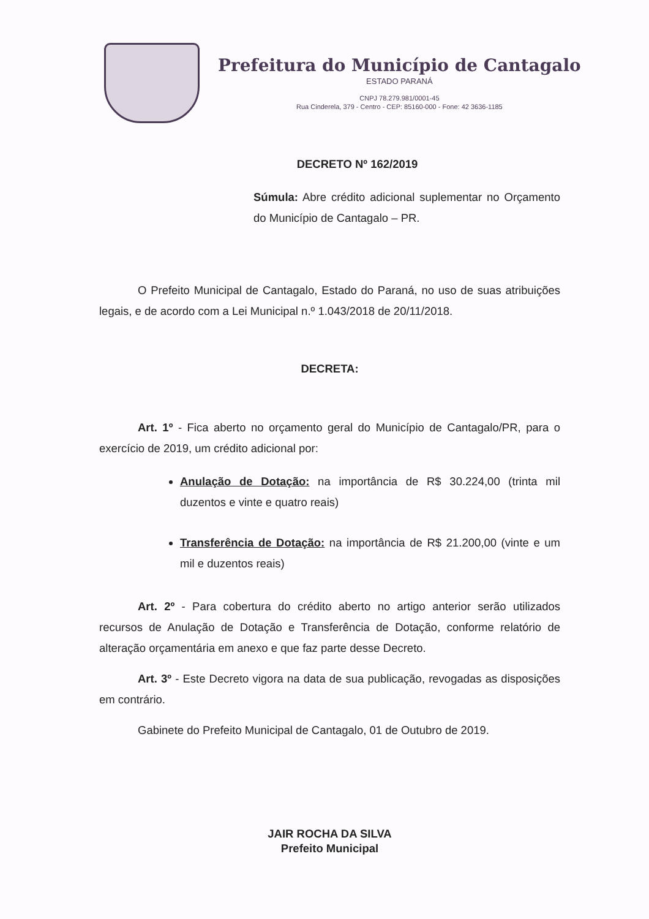Prefeitura do Município de Cantagalo
ESTADO PARANÁ
CNPJ 78.279.981/0001-45
Rua Cinderela, 379 - Centro - CEP: 85160-000 - Fone: 42 3636-1185
DECRETO Nº 162/2019
Súmula: Abre crédito adicional suplementar no Orçamento do Município de Cantagalo – PR.
O Prefeito Municipal de Cantagalo, Estado do Paraná, no uso de suas atribuições legais, e de acordo com a Lei Municipal n.º 1.043/2018 de 20/11/2018.
DECRETA:
Art. 1º - Fica aberto no orçamento geral do Município de Cantagalo/PR, para o exercício de 2019, um crédito adicional por:
Anulação de Dotação: na importância de R$ 30.224,00 (trinta mil duzentos e vinte e quatro reais)
Transferência de Dotação: na importância de R$ 21.200,00 (vinte e um mil e duzentos reais)
Art. 2º - Para cobertura do crédito aberto no artigo anterior serão utilizados recursos de Anulação de Dotação e Transferência de Dotação, conforme relatório de alteração orçamentária em anexo e que faz parte desse Decreto.
Art. 3º - Este Decreto vigora na data de sua publicação, revogadas as disposições em contrário.
Gabinete do Prefeito Municipal de Cantagalo, 01 de Outubro de 2019.
JAIR ROCHA DA SILVA
Prefeito Municipal